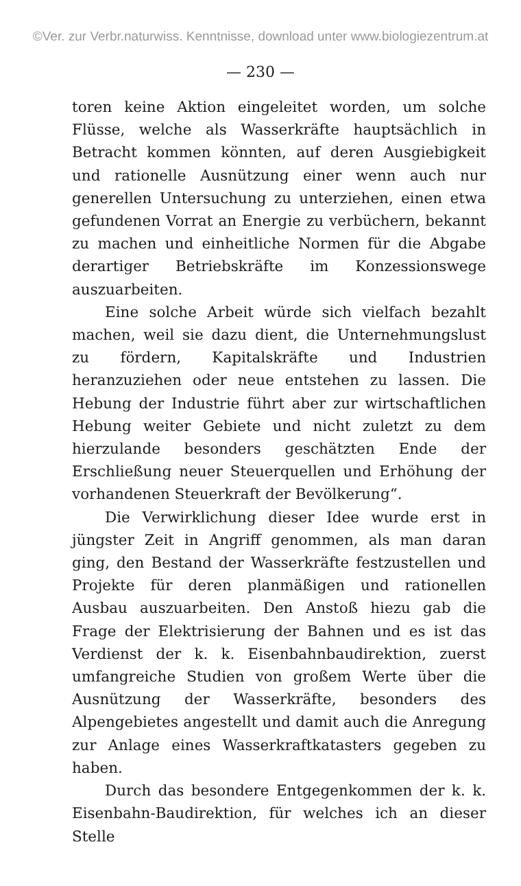©Ver. zur Verbr.naturwiss. Kenntnisse, download unter www.biologiezentrum.at
— 230 —
toren keine Aktion eingeleitet worden, um solche Flüsse, welche als Wasserkräfte hauptsächlich in Betracht kommen könnten, auf deren Ausgiebigkeit und rationelle Ausnützung einer wenn auch nur generellen Untersuchung zu unterziehen, einen etwa gefundenen Vorrat an Energie zu verbüchern, bekannt zu machen und einheitliche Normen für die Abgabe derartiger Betriebskräfte im Konzessionswege auszuarbeiten.
Eine solche Arbeit würde sich vielfach bezahlt machen, weil sie dazu dient, die Unternehmungslust zu fördern, Kapitalskräfte und Industrien heranzuziehen oder neue entstehen zu lassen. Die Hebung der Industrie führt aber zur wirtschaftlichen Hebung weiter Gebiete und nicht zuletzt zu dem hierzulande besonders geschätzten Ende der Erschließung neuer Steuerquellen und Erhöhung der vorhandenen Steuerkraft der Bevölkerung“.
Die Verwirklichung dieser Idee wurde erst in jüngster Zeit in Angriff genommen, als man daran ging, den Bestand der Wasserkräfte festzustellen und Projekte für deren planmäßigen und rationellen Ausbau auszuarbeiten. Den Anstoß hiezu gab die Frage der Elektrisierung der Bahnen und es ist das Verdienst der k. k. Eisenbahnbaudirektion, zuerst umfangreiche Studien von großem Werte über die Ausnützung der Wasserkräfte, besonders des Alpengebietes angestellt und damit auch die Anregung zur Anlage eines Wasserkraftkatasters gegeben zu haben.
Durch das besondere Entgegenkommen der k. k. Eisenbahn-Baudirektion, für welches ich an dieser Stelle